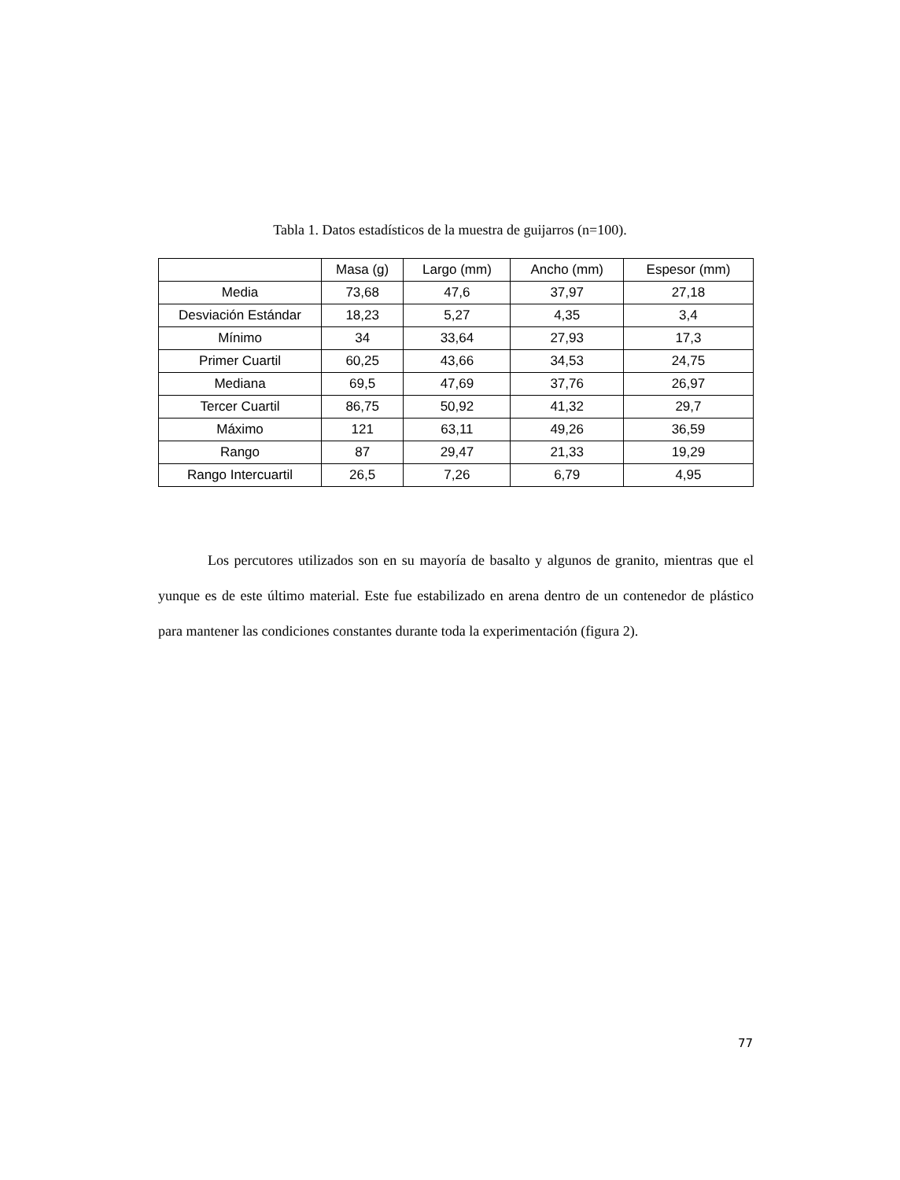Tabla 1. Datos estadísticos de la muestra de guijarros (n=100).
| | Masa (g) | Largo (mm) | Ancho (mm) | Espesor (mm) |
| --- | --- | --- | --- | --- |
| Media | 73,68 | 47,6 | 37,97 | 27,18 |
| Desviación Estándar | 18,23 | 5,27 | 4,35 | 3,4 |
| Mínimo | 34 | 33,64 | 27,93 | 17,3 |
| Primer Cuartil | 60,25 | 43,66 | 34,53 | 24,75 |
| Mediana | 69,5 | 47,69 | 37,76 | 26,97 |
| Tercer Cuartil | 86,75 | 50,92 | 41,32 | 29,7 |
| Máximo | 121 | 63,11 | 49,26 | 36,59 |
| Rango | 87 | 29,47 | 21,33 | 19,29 |
| Rango Intercuartil | 26,5 | 7,26 | 6,79 | 4,95 |
Los percutores utilizados son en su mayoría de basalto y algunos de granito, mientras que el yunque es de este último material. Este fue estabilizado en arena dentro de un contenedor de plástico para mantener las condiciones constantes durante toda la experimentación (figura 2).
77